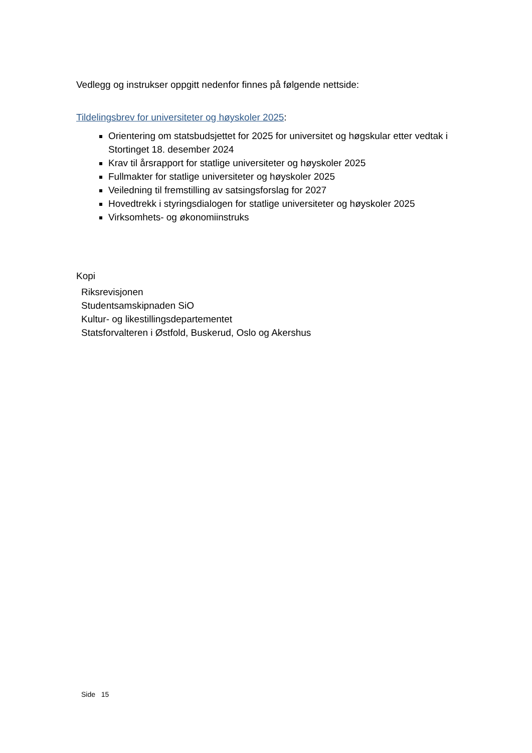Vedlegg og instrukser oppgitt nedenfor finnes på følgende nettside:
Tildelingsbrev for universiteter og høyskoler 2025:
Orientering om statsbudsjettet for 2025 for universitet og høgskular etter vedtak i Stortinget 18. desember 2024
Krav til årsrapport for statlige universiteter og høyskoler 2025
Fullmakter for statlige universiteter og høyskoler 2025
Veiledning til fremstilling av satsingsforslag for 2027
Hovedtrekk i styringsdialogen for statlige universiteter og høyskoler 2025
Virksomhets- og økonomiinstruks
Kopi
Riksrevisjonen
Studentsamskipnaden SiO
Kultur- og likestillingsdepartementet
Statsforvalteren i Østfold, Buskerud, Oslo og Akershus
Side 15